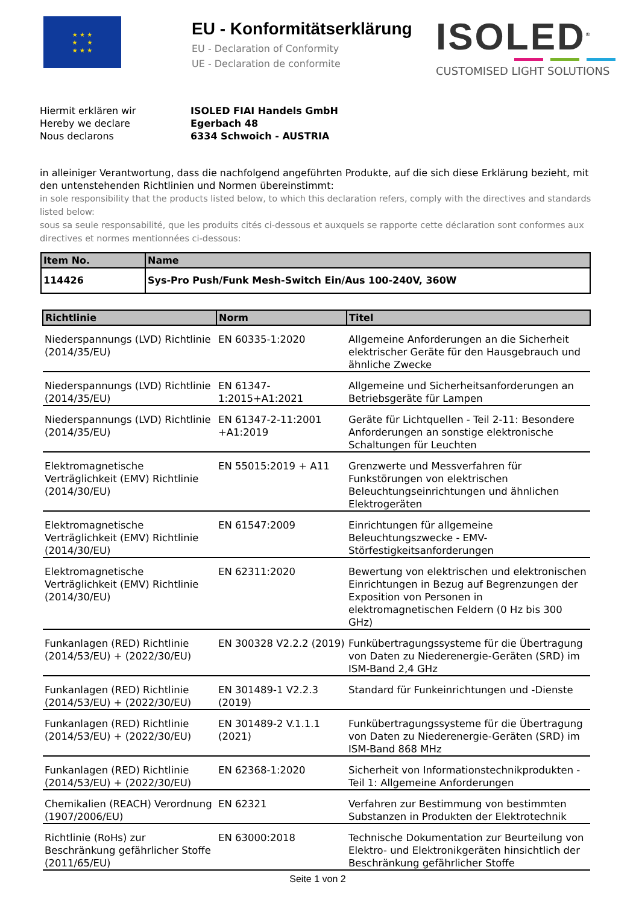★ ★ ★
★ ★
★ ★ ★
EU - Konformitätserklärung
EU - Declaration of Conformity
UE - Declaration de conformite
ISOLED<sup>®</sup>
CUSTOMISED LIGHT SOLUTIONS
Hiermit erklären wir
Hereby we declare
Nous declarons
ISOLED FIAI Handels GmbH
Egerbach 48
6334 Schwoich - AUSTRIA
in alleiniger Verantwortung, dass die nachfolgend angeführten Produkte, auf die sich diese Erklärung bezieht, mit den untenstehenden Richtlinien und Normen übereinstimmt:
in sole responsibility that the products listed below, to which this declaration refers, comply with the directives and standards listed below:
sous sa seule responsabilité, que les produits cités ci-dessous et auxquels se rapporte cette déclaration sont conformes aux directives et normes mentionnées ci-dessous:
| Item No. | Name |
| --- | --- |
| 114426 | Sys-Pro Push/Funk Mesh-Switch Ein/Aus 100-240V, 360W |
| Richtlinie | Norm | Titel |
| --- | --- | --- |
| Niederspannungs (LVD) Richtlinie (2014/35/EU) | EN 60335-1:2020 | Allgemeine Anforderungen an die Sicherheit elektrischer Geräte für den Hausgebrauch und ähnliche Zwecke |
| Niederspannungs (LVD) Richtlinie (2014/35/EU) | EN 61347-1:2015+A1:2021 | Allgemeine und Sicherheitsanforderungen an Betriebsgeräte für Lampen |
| Niederspannungs (LVD) Richtlinie (2014/35/EU) | EN 61347-2-11:2001 +A1:2019 | Geräte für Lichtquellen - Teil 2-11: Besondere Anforderungen an sonstige elektronische Schaltungen für Leuchten |
| Elektromagnetische Verträglichkeit (EMV) Richtlinie (2014/30/EU) | EN 55015:2019 + A11 | Grenzwerte und Messverfahren für Funkstörungen von elektrischen Beleuchtungseinrichtungen und ähnlichen Elektrogeräten |
| Elektromagnetische Verträglichkeit (EMV) Richtlinie (2014/30/EU) | EN 61547:2009 | Einrichtungen für allgemeine Beleuchtungszwecke - EMV-Störfestigkeitsanforderungen |
| Elektromagnetische Verträglichkeit (EMV) Richtlinie (2014/30/EU) | EN 62311:2020 | Bewertung von elektrischen und elektronischen Einrichtungen in Bezug auf Begrenzungen der Exposition von Personen in elektromagnetischen Feldern (0 Hz bis 300 GHz) |
| Funkanlagen (RED) Richtlinie (2014/53/EU) + (2022/30/EU) | EN 300328 V2.2.2 (2019) | Funkübertragungssysteme für die Übertragung von Daten zu Niederenergie-Geräten (SRD) im ISM-Band 2,4 GHz |
| Funkanlagen (RED) Richtlinie (2014/53/EU) + (2022/30/EU) | EN 301489-1 V2.2.3 (2019) | Standard für Funkeinrichtungen und -Dienste |
| Funkanlagen (RED) Richtlinie (2014/53/EU) + (2022/30/EU) | EN 301489-2 V.1.1.1 (2021) | Funkübertragungssysteme für die Übertragung von Daten zu Niederenergie-Geräten (SRD) im ISM-Band 868 MHz |
| Funkanlagen (RED) Richtlinie (2014/53/EU) + (2022/30/EU) | EN 62368-1:2020 | Sicherheit von Informationstechnikprodukten - Teil 1: Allgemeine Anforderungen |
| Chemikalien (REACH) Verordnung (1907/2006/EU) | EN 62321 | Verfahren zur Bestimmung von bestimmten Substanzen in Produkten der Elektrotechnik |
| Richtlinie (RoHs) zur Beschränkung gefährlicher Stoffe (2011/65/EU) | EN 63000:2018 | Technische Dokumentation zur Beurteilung von Elektro- und Elektronikgeräten hinsichtlich der Beschränkung gefährlicher Stoffe |
Seite 1 von 2